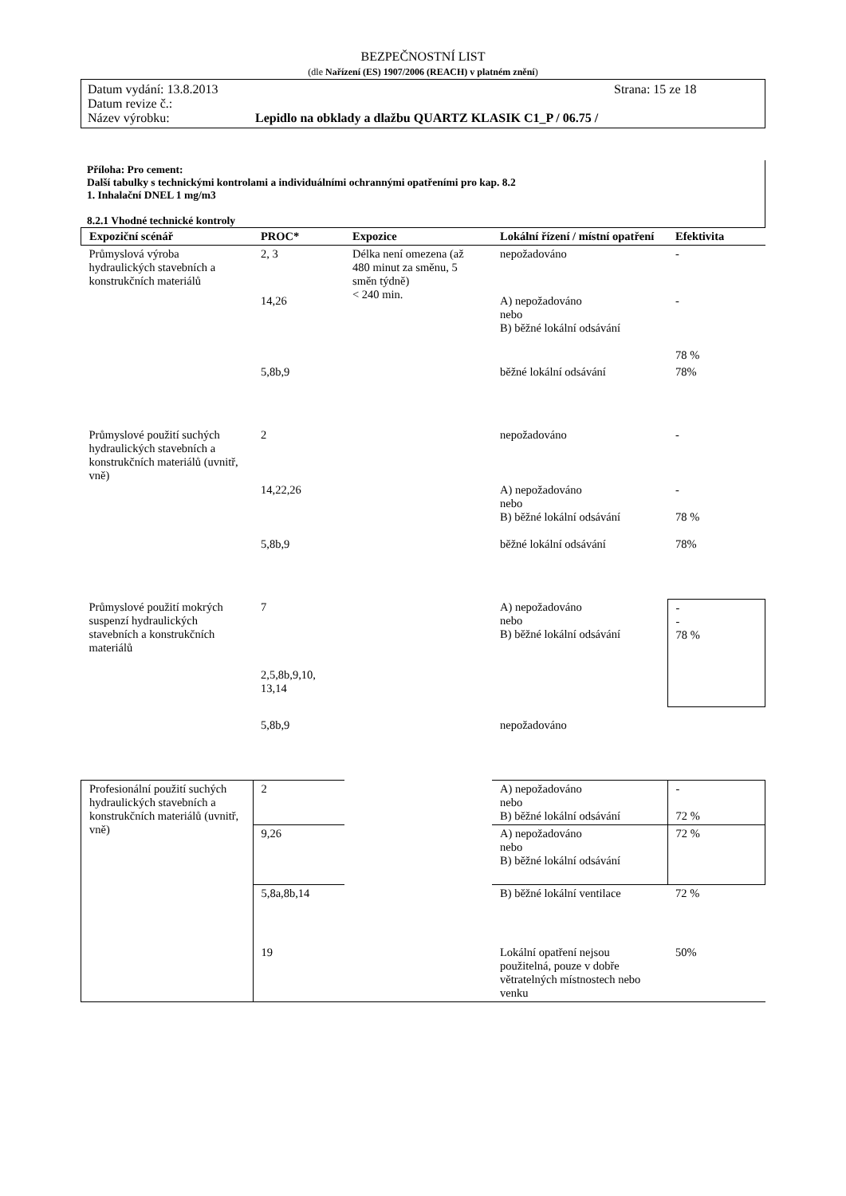BEZPEČNOSTNÍ LIST
(dle Nařízení (ES) 1907/2006 (REACH) v platném znění)
Datum vydání: 13.8.2013 Strana: 15 ze 18
Datum revize č.:
Název výrobku: Lepidlo na obklady a dlažbu QUARTZ KLASIK C1_P / 06.75 /
Příloha: Pro cement:
Další tabulky s technickými kontrolami a individuálními ochrannými opatřeními pro kap. 8.2
1. Inhalační DNEL 1 mg/m3
8.2.1 Vhodné technické kontroly
| Expoziční scénář | PROC* | Expozice | Lokální řízení / místní opatření | Efektivita |
| --- | --- | --- | --- | --- |
| Průmyslová výroba hydraulických stavebních a konstrukčních materiálů | 2, 3 | Délka není omezena (až 480 minut za směnu, 5 směn týdně) < 240 min. | nepožadováno | - |
| | 14,26 | | A) nepožadováno nebo B) běžné lokální odsávání | - 78 % |
| | 5,8b,9 | | běžné lokální odsávání | 78% |
| Průmyslové použití suchých hydraulických stavebních a konstrukčních materiálů (uvnitř, vně) | 2 | | nepožadováno | - |
| | 14,22,26 | | A) nepožadováno nebo B) běžné lokální odsávání | - 78 % |
| | 5,8b,9 | | běžné lokální odsávání | 78% |
| Průmyslové použití mokrých suspenzí hydraulických stavebních a konstrukčních materiálů | 7 2,5,8b,9,10, 13,14 | | A) nepožadováno nebo B) běžné lokální odsávání | - - 78 % |
| | 5,8b,9 | | nepožadováno | |
| Profesionální použití suchých hydraulických stavebních a konstrukčních materiálů (uvnitř, vně) | 2 | | A) nepožadováno nebo B) běžné lokální odsávání | - 72 % |
| | 9,26 | | A) nepožadováno nebo B) běžné lokální odsávání | 72 % |
| | 5,8a,8b,14 | | B) běžné lokální ventilace | 72 % |
| | 19 | | Lokální opatření nejsou použitelná, pouze v dobře větratelných místnostech nebo venku | 50% |